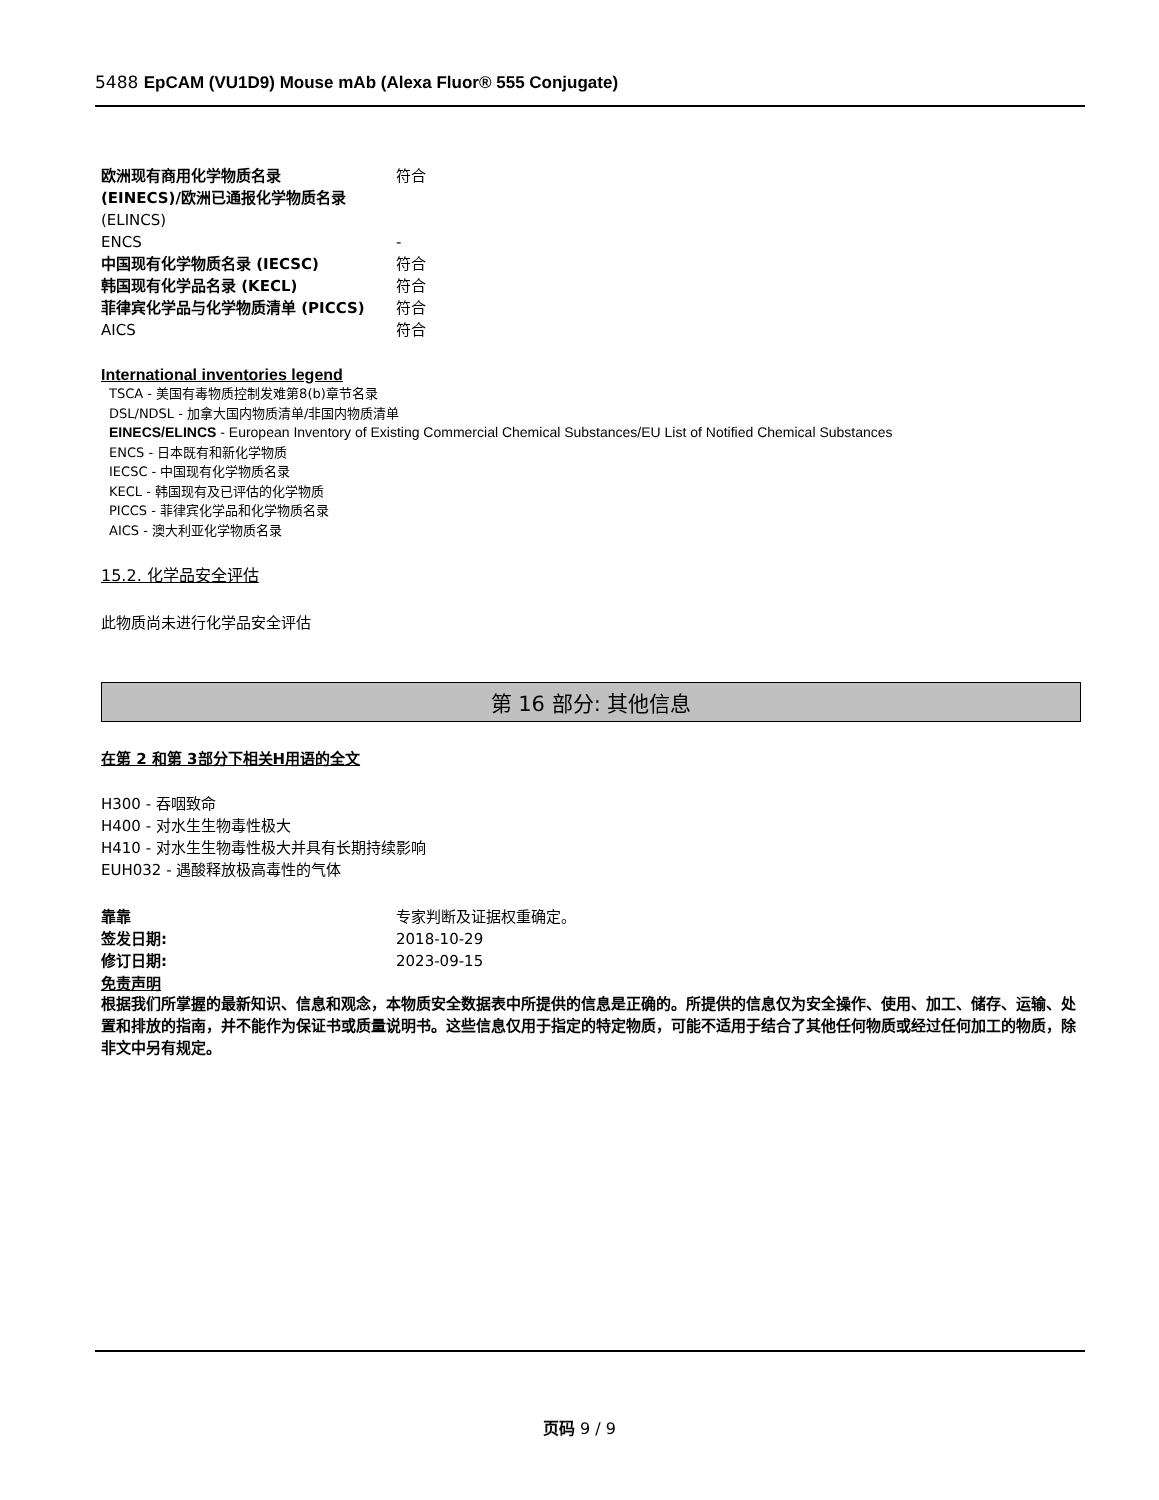5488 EpCAM (VU1D9) Mouse mAb (Alexa Fluor® 555 Conjugate)
欧洲现有商用化学物质名录
(EINECS)/欧洲已通报化学物质名录
符合
(ELINCS)
ENCS -
中国现有化学物质名录 (IECSC) 符合
韩国现有化学品名录 (KECL) 符合
菲律宾化学品与化学物质清单 (PICCS) 符合
AICS 符合
International inventories legend
TSCA - 美国有毒物质控制发难第8(b)章节名录
DSL/NDSL - 加拿大国内物质清单/非国内物质清单
EINECS/ELINCS - European Inventory of Existing Commercial Chemical Substances/EU List of Notified Chemical Substances
ENCS - 日本既有和新化学物质
IECSC - 中国现有化学物质名录
KECL - 韩国现有及已评估的化学物质
PICCS - 菲律宾化学品和化学物质名录
AICS - 澳大利亚化学物质名录
15.2. 化学品安全评估
此物质尚未进行化学品安全评估
第 16 部分: 其他信息
在第 2 和第 3部分下相关H用语的全文
H300 - 吞咽致命
H400 - 对水生生物毒性极大
H410 - 对水生生物毒性极大并具有长期持续影响
EUH032 - 遇酸释放极高毒性的气体
靠靠 专家判断及证据权重确定。
签发日期: 2018-10-29
修订日期: 2023-09-15
免责声明
根据我们所掌握的最新知识、信息和观念，本物质安全数据表中所提供的信息是正确的。所提供的信息仅为安全操作、使用、加工、储存、运输、处置和排放的指南，并不能作为保证书或质量说明书。这些信息仅用于指定的特定物质，可能不适用于结合了其他任何物质或经过任何加工的物质，除非文中另有规定。
页码 9 / 9